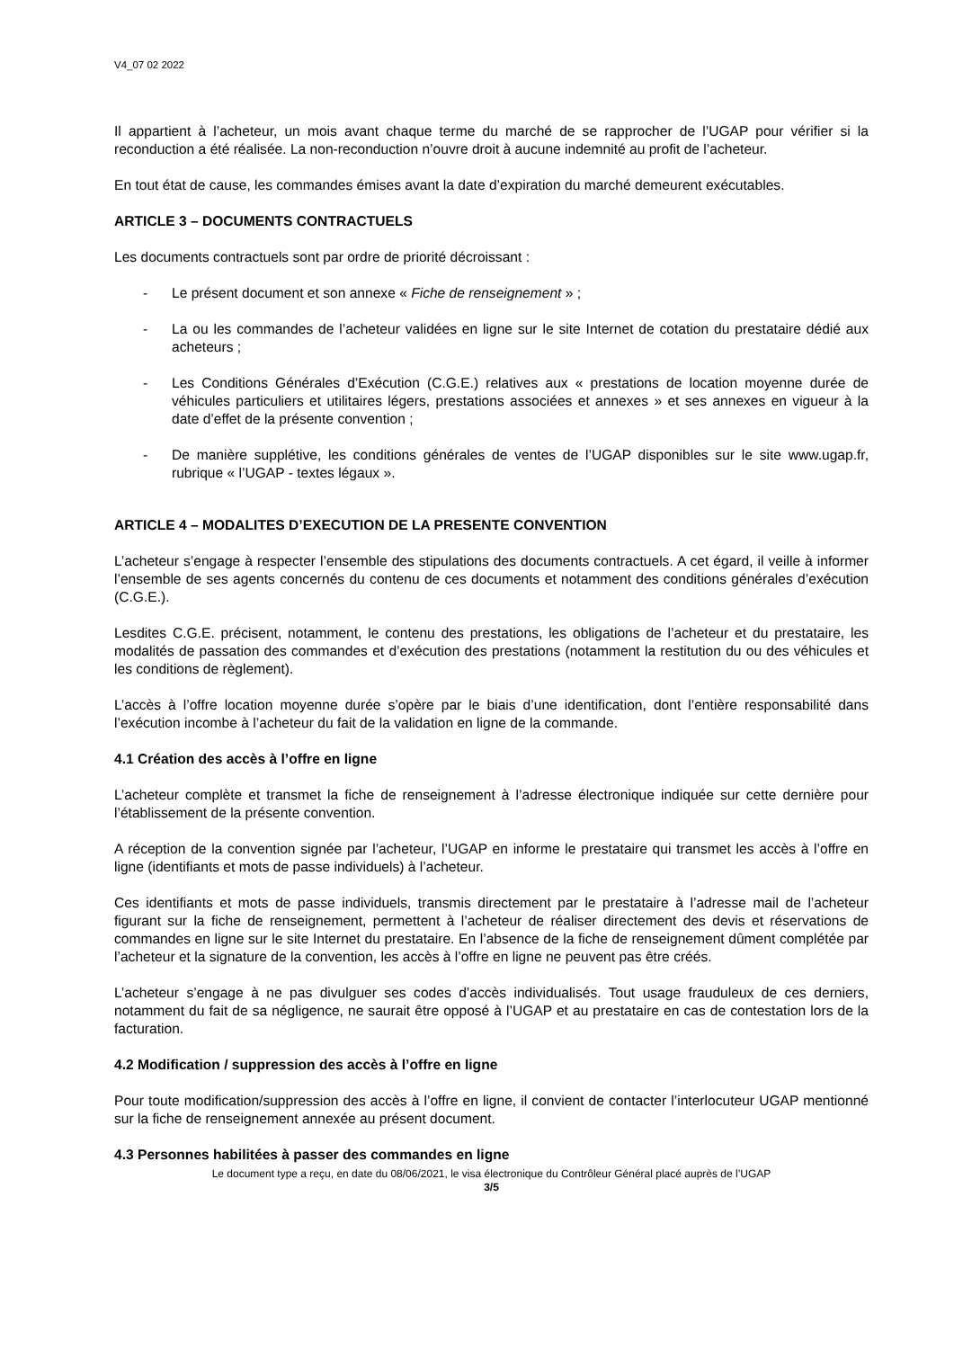V4_07 02 2022
Il appartient à l’acheteur, un mois avant chaque terme du marché de se rapprocher de l’UGAP pour vérifier si la reconduction a été réalisée. La non-reconduction n’ouvre droit à aucune indemnité au profit de l’acheteur.
En tout état de cause, les commandes émises avant la date d’expiration du marché demeurent exécutables.
ARTICLE 3 – DOCUMENTS CONTRACTUELS
Les documents contractuels sont par ordre de priorité décroissant :
- Le présent document et son annexe « Fiche de renseignement » ;
- La ou les commandes de l’acheteur validées en ligne sur le site Internet de cotation du prestataire dédié aux acheteurs ;
- Les Conditions Générales d’Exécution (C.G.E.) relatives aux « prestations de location moyenne durée de véhicules particuliers et utilitaires légers, prestations associées et annexes » et ses annexes en vigueur à la date d’effet de la présente convention ;
- De manière supplétive, les conditions générales de ventes de l’UGAP disponibles sur le site www.ugap.fr, rubrique « l’UGAP - textes légaux ».
ARTICLE 4 – MODALITES D’EXECUTION DE LA PRESENTE CONVENTION
L’acheteur s’engage à respecter l’ensemble des stipulations des documents contractuels. A cet égard, il veille à informer l’ensemble de ses agents concernés du contenu de ces documents et notamment des conditions générales d’exécution (C.G.E.).
Lesdites C.G.E. précisent, notamment, le contenu des prestations, les obligations de l’acheteur et du prestataire, les modalités de passation des commandes et d’exécution des prestations (notamment la restitution du ou des véhicules et les conditions de règlement).
L’accès à l’offre location moyenne durée s’opère par le biais d’une identification, dont l’entière responsabilité dans l’exécution incombe à l’acheteur du fait de la validation en ligne de la commande.
4.1 Création des accès à l’offre en ligne
L’acheteur complète et transmet la fiche de renseignement à l’adresse électronique indiquée sur cette dernière pour l’établissement de la présente convention.
A réception de la convention signée par l’acheteur, l’UGAP en informe le prestataire qui transmet les accès à l’offre en ligne (identifiants et mots de passe individuels) à l’acheteur.
Ces identifiants et mots de passe individuels, transmis directement par le prestataire à l’adresse mail de l’acheteur figurant sur la fiche de renseignement, permettent à l’acheteur de réaliser directement des devis et réservations de commandes en ligne sur le site Internet du prestataire. En l’absence de la fiche de renseignement dûment complétée par l’acheteur et la signature de la convention, les accès à l’offre en ligne ne peuvent pas être créés.
L’acheteur s’engage à ne pas divulguer ses codes d’accès individualisés. Tout usage frauduleux de ces derniers, notamment du fait de sa négligence, ne saurait être opposé à l’UGAP et au prestataire en cas de contestation lors de la facturation.
4.2 Modification / suppression des accès à l’offre en ligne
Pour toute modification/suppression des accès à l’offre en ligne, il convient de contacter l’interlocuteur UGAP mentionné sur la fiche de renseignement annexée au présent document.
4.3 Personnes habilitées à passer des commandes en ligne
Le document type a reçu, en date du 08/06/2021, le visa électronique du Contrôleur Général placé auprès de l’UGAP
3/5